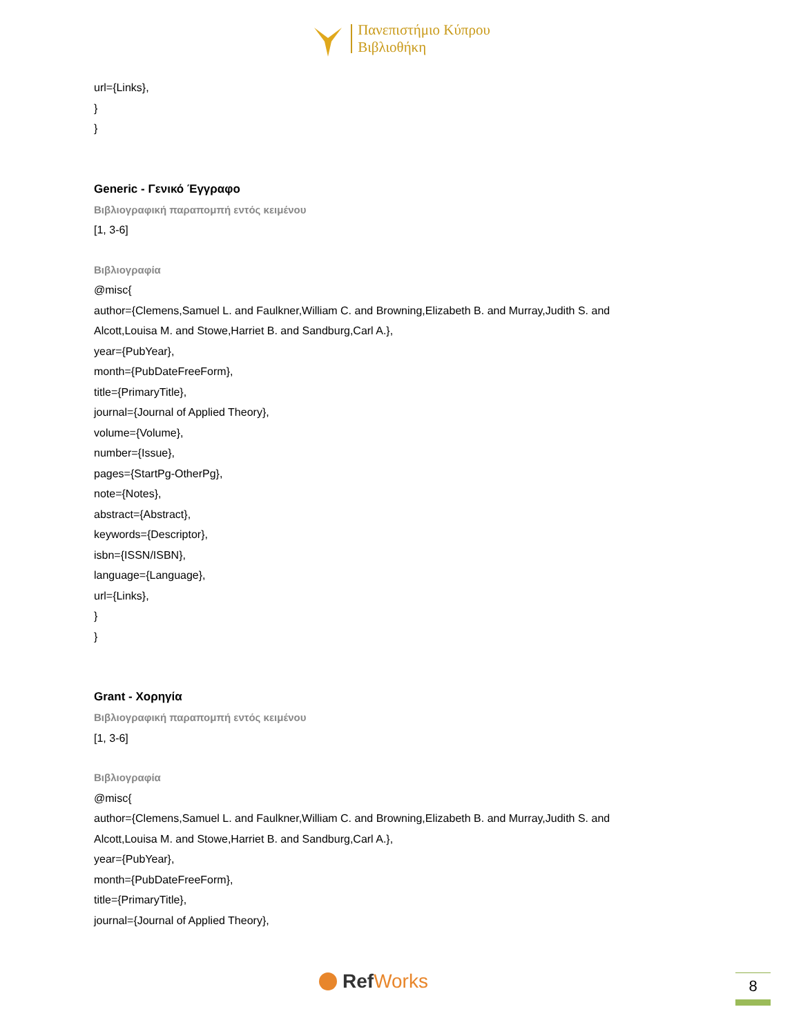Πανεπιστήμιο Κύπρου
Βιβλιοθήκη
url={Links},
}
}
Generic - Γενικό Έγγραφο
Βιβλιογραφική παραπομπή εντός κειμένου
[1, 3-6]
Βιβλιογραφία
@misc{
author={Clemens,Samuel L. and Faulkner,William C. and Browning,Elizabeth B. and Murray,Judith S. and
Alcott,Louisa M. and Stowe,Harriet B. and Sandburg,Carl A.},
year={PubYear},
month={PubDateFreeForm},
title={PrimaryTitle},
journal={Journal of Applied Theory},
volume={Volume},
number={Issue},
pages={StartPg-OtherPg},
note={Notes},
abstract={Abstract},
keywords={Descriptor},
isbn={ISSN/ISBN},
language={Language},
url={Links},
}
}
Grant - Χορηγία
Βιβλιογραφική παραπομπή εντός κειμένου
[1, 3-6]
Βιβλιογραφία
@misc{
author={Clemens,Samuel L. and Faulkner,William C. and Browning,Elizabeth B. and Murray,Judith S. and
Alcott,Louisa M. and Stowe,Harriet B. and Sandburg,Carl A.},
year={PubYear},
month={PubDateFreeForm},
title={PrimaryTitle},
journal={Journal of Applied Theory},
Ref Works 8